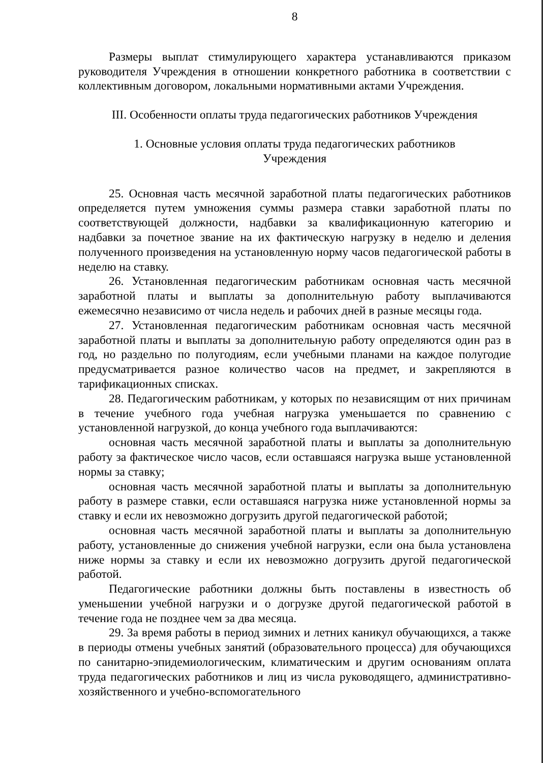8
Размеры выплат стимулирующего характера устанавливаются приказом руководителя Учреждения в отношении конкретного работника в соответствии с коллективным договором, локальными нормативными актами Учреждения.
III. Особенности оплаты труда педагогических работников Учреждения
1. Основные условия оплаты труда педагогических работников
Учреждения
25. Основная часть месячной заработной платы педагогических работников определяется путем умножения суммы размера ставки заработной платы по соответствующей должности, надбавки за квалификационную категорию и надбавки за почетное звание на их фактическую нагрузку в неделю и деления полученного произведения на установленную норму часов педагогической работы в неделю на ставку.
26. Установленная педагогическим работникам основная часть месячной заработной платы и выплаты за дополнительную работу выплачиваются ежемесячно независимо от числа недель и рабочих дней в разные месяцы года.
27. Установленная педагогическим работникам основная часть месячной заработной платы и выплаты за дополнительную работу определяются один раз в год, но раздельно по полугодиям, если учебными планами на каждое полугодие предусматривается разное количество часов на предмет, и закрепляются в тарификационных списках.
28. Педагогическим работникам, у которых по независящим от них причинам в течение учебного года учебная нагрузка уменьшается по сравнению с установленной нагрузкой, до конца учебного года выплачиваются:
основная часть месячной заработной платы и выплаты за дополнительную работу за фактическое число часов, если оставшаяся нагрузка выше установленной нормы за ставку;
основная часть месячной заработной платы и выплаты за дополнительную работу в размере ставки, если оставшаяся нагрузка ниже установленной нормы за ставку и если их невозможно догрузить другой педагогической работой;
основная часть месячной заработной платы и выплаты за дополнительную работу, установленные до снижения учебной нагрузки, если она была установлена ниже нормы за ставку и если их невозможно догрузить другой педагогической работой.
Педагогические работники должны быть поставлены в известность об уменьшении учебной нагрузки и о догрузке другой педагогической работой в течение года не позднее чем за два месяца.
29. За время работы в период зимних и летних каникул обучающихся, а также в периоды отмены учебных занятий (образовательного процесса) для обучающихся по санитарно-эпидемиологическим, климатическим и другим основаниям оплата труда педагогических работников и лиц из числа руководящего, административно-хозяйственного и учебно-вспомогательного